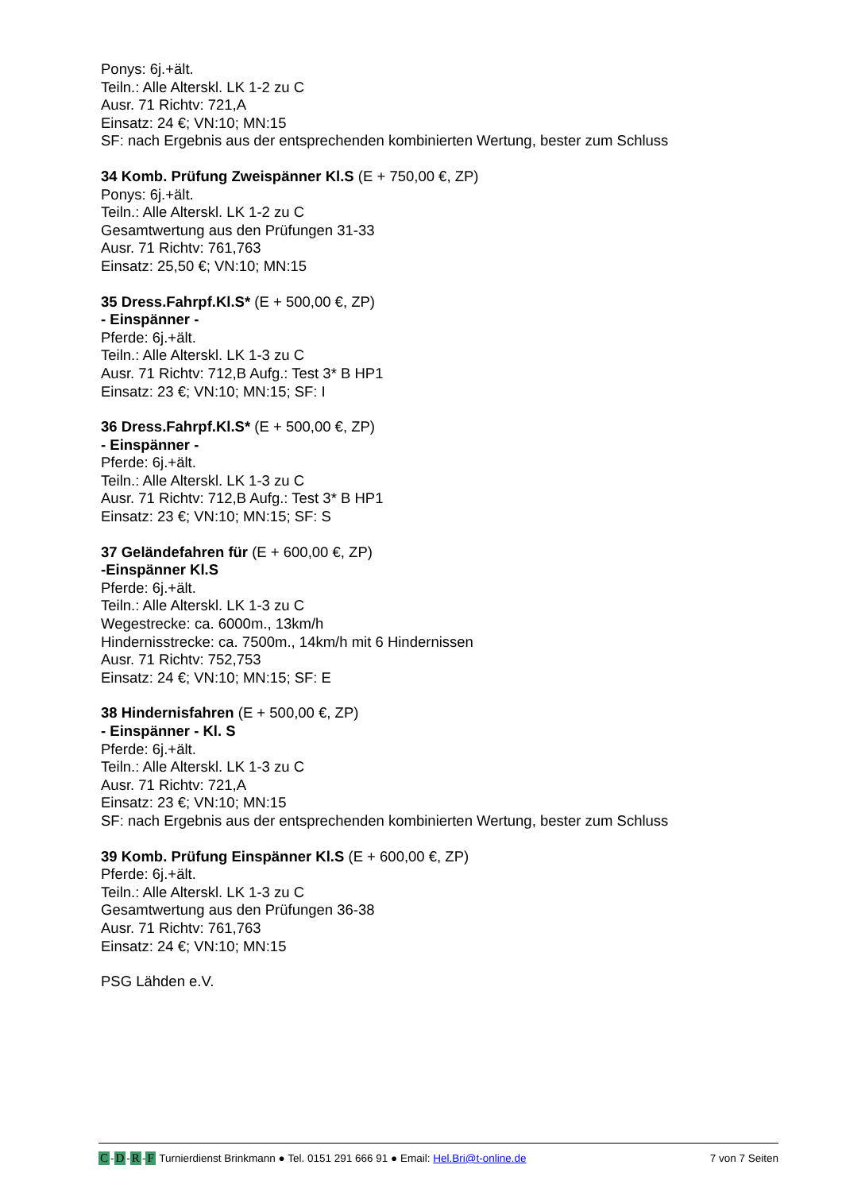Ponys: 6j.+ält.
Teiln.: Alle Alterskl. LK 1-2 zu C
Ausr. 71 Richtv: 721,A
Einsatz: 24 €; VN:10; MN:15
SF: nach Ergebnis aus der entsprechenden kombinierten Wertung, bester zum Schluss
34 Komb. Prüfung Zweispänner Kl.S (E + 750,00 €, ZP)
Ponys: 6j.+ält.
Teiln.: Alle Alterskl. LK 1-2 zu C
Gesamtwertung aus den Prüfungen 31-33
Ausr. 71 Richtv: 761,763
Einsatz: 25,50 €; VN:10; MN:15
35 Dress.Fahrpf.Kl.S* (E + 500,00 €, ZP)
- Einspänner -
Pferde: 6j.+ält.
Teiln.: Alle Alterskl. LK 1-3 zu C
Ausr. 71 Richtv: 712,B Aufg.: Test 3* B HP1
Einsatz: 23 €; VN:10; MN:15; SF: I
36 Dress.Fahrpf.Kl.S* (E + 500,00 €, ZP)
- Einspänner -
Pferde: 6j.+ält.
Teiln.: Alle Alterskl. LK 1-3 zu C
Ausr. 71 Richtv: 712,B Aufg.: Test 3* B HP1
Einsatz: 23 €; VN:10; MN:15; SF: S
37 Geländefahren für (E + 600,00 €, ZP)
-Einspänner Kl.S
Pferde: 6j.+ält.
Teiln.: Alle Alterskl. LK 1-3 zu C
Wegestrecke: ca. 6000m., 13km/h
Hindernisstrecke: ca. 7500m., 14km/h mit 6 Hindernissen
Ausr. 71 Richtv: 752,753
Einsatz: 24 €; VN:10; MN:15; SF: E
38 Hindernisfahren (E + 500,00 €, ZP)
- Einspänner - Kl. S
Pferde: 6j.+ält.
Teiln.: Alle Alterskl. LK 1-3 zu C
Ausr. 71 Richtv: 721,A
Einsatz: 23 €; VN:10; MN:15
SF: nach Ergebnis aus der entsprechenden kombinierten Wertung, bester zum Schluss
39 Komb. Prüfung Einspänner Kl.S (E + 600,00 €, ZP)
Pferde: 6j.+ält.
Teiln.: Alle Alterskl. LK 1-3 zu C
Gesamtwertung aus den Prüfungen 36-38
Ausr. 71 Richtv: 761,763
Einsatz: 24 €; VN:10; MN:15
PSG Lähden e.V.
C -D -R -F Turnierdienst Brinkmann ● Tel. 0151 291 666 91 ● Email: Hel.Bri@t-online.de
7 von 7 Seiten